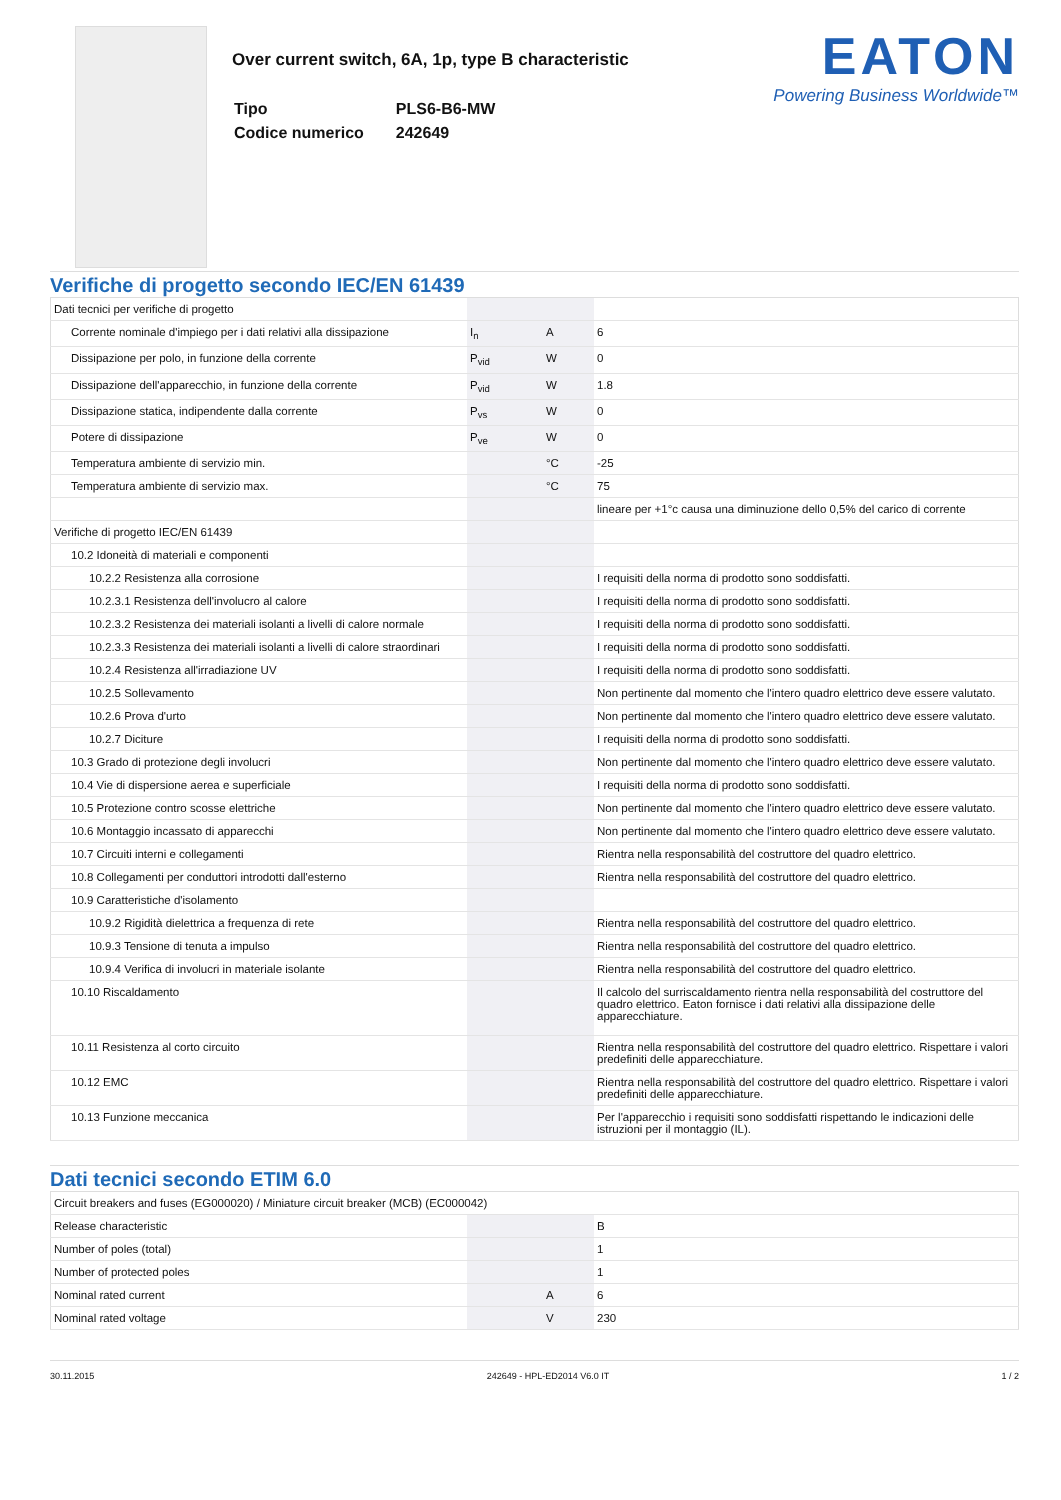Over current switch, 6A, 1p, type B characteristic
| Tipo | PLS6-B6-MW |
| Codice numerico | 242649 |
EATON
Powering Business Worldwide™
Verifiche di progetto secondo IEC/EN 61439
| Dati tecnici per verifiche di progetto | | | |
| Corrente nominale d'impiego per i dati relativi alla dissipazione | I<sub>n</sub> | A | 6 |
| Dissipazione per polo, in funzione della corrente | P<sub>vid</sub> | W | 0 |
| Dissipazione dell'apparecchio, in funzione della corrente | P<sub>vid</sub> | W | 1.8 |
| Dissipazione statica, indipendente dalla corrente | P<sub>vs</sub> | W | 0 |
| Potere di dissipazione | P<sub>ve</sub> | W | 0 |
| Temperatura ambiente di servizio min. | | °C | -25 |
| Temperatura ambiente di servizio max. | | °C | 75 |
| | | | lineare per +1°c causa una diminuzione dello 0,5% del carico di corrente |
| Verifiche di progetto IEC/EN 61439 | | | |
| 10.2 Idoneità di materiali e componenti | | | |
| 10.2.2 Resistenza alla corrosione | | | I requisiti della norma di prodotto sono soddisfatti. |
| 10.2.3.1 Resistenza dell'involucro al calore | | | I requisiti della norma di prodotto sono soddisfatti. |
| 10.2.3.2 Resistenza dei materiali isolanti a livelli di calore normale | | | I requisiti della norma di prodotto sono soddisfatti. |
| 10.2.3.3 Resistenza dei materiali isolanti a livelli di calore straordinari | | | I requisiti della norma di prodotto sono soddisfatti. |
| 10.2.4 Resistenza all'irradiazione UV | | | I requisiti della norma di prodotto sono soddisfatti. |
| 10.2.5 Sollevamento | | | Non pertinente dal momento che l'intero quadro elettrico deve essere valutato. |
| 10.2.6 Prova d'urto | | | Non pertinente dal momento che l'intero quadro elettrico deve essere valutato. |
| 10.2.7 Diciture | | | I requisiti della norma di prodotto sono soddisfatti. |
| 10.3 Grado di protezione degli involucri | | | Non pertinente dal momento che l'intero quadro elettrico deve essere valutato. |
| 10.4 Vie di dispersione aerea e superficiale | | | I requisiti della norma di prodotto sono soddisfatti. |
| 10.5 Protezione contro scosse elettriche | | | Non pertinente dal momento che l'intero quadro elettrico deve essere valutato. |
| 10.6 Montaggio incassato di apparecchi | | | Non pertinente dal momento che l'intero quadro elettrico deve essere valutato. |
| 10.7 Circuiti interni e collegamenti | | | Rientra nella responsabilità del costruttore del quadro elettrico. |
| 10.8 Collegamenti per conduttori introdotti dall'esterno | | | Rientra nella responsabilità del costruttore del quadro elettrico. |
| 10.9 Caratteristiche d'isolamento | | | |
| 10.9.2 Rigidità dielettrica a frequenza di rete | | | Rientra nella responsabilità del costruttore del quadro elettrico. |
| 10.9.3 Tensione di tenuta a impulso | | | Rientra nella responsabilità del costruttore del quadro elettrico. |
| 10.9.4 Verifica di involucri in materiale isolante | | | Rientra nella responsabilità del costruttore del quadro elettrico. |
| 10.10 Riscaldamento | | | Il calcolo del surriscaldamento rientra nella responsabilità del costruttore del quadro elettrico. Eaton fornisce i dati relativi alla dissipazione delle apparecchiature. |
| 10.11 Resistenza al corto circuito | | | Rientra nella responsabilità del costruttore del quadro elettrico. Rispettare i valori predefiniti delle apparecchiature. |
| 10.12 EMC | | | Rientra nella responsabilità del costruttore del quadro elettrico. Rispettare i valori predefiniti delle apparecchiature. |
| 10.13 Funzione meccanica | | | Per l'apparecchio i requisiti sono soddisfatti rispettando le indicazioni delle istruzioni per il montaggio (IL). |
Dati tecnici secondo ETIM 6.0
| Circuit breakers and fuses (EG000020) / Miniature circuit breaker (MCB) (EC000042) | | | |
| Release characteristic | | | B |
| Number of poles (total) | | | 1 |
| Number of protected poles | | | 1 |
| Nominal rated current | | A | 6 |
| Nominal rated voltage | | V | 230 |
30.11.2015 242649 - HPL-ED2014 V6.0 IT 1 / 2